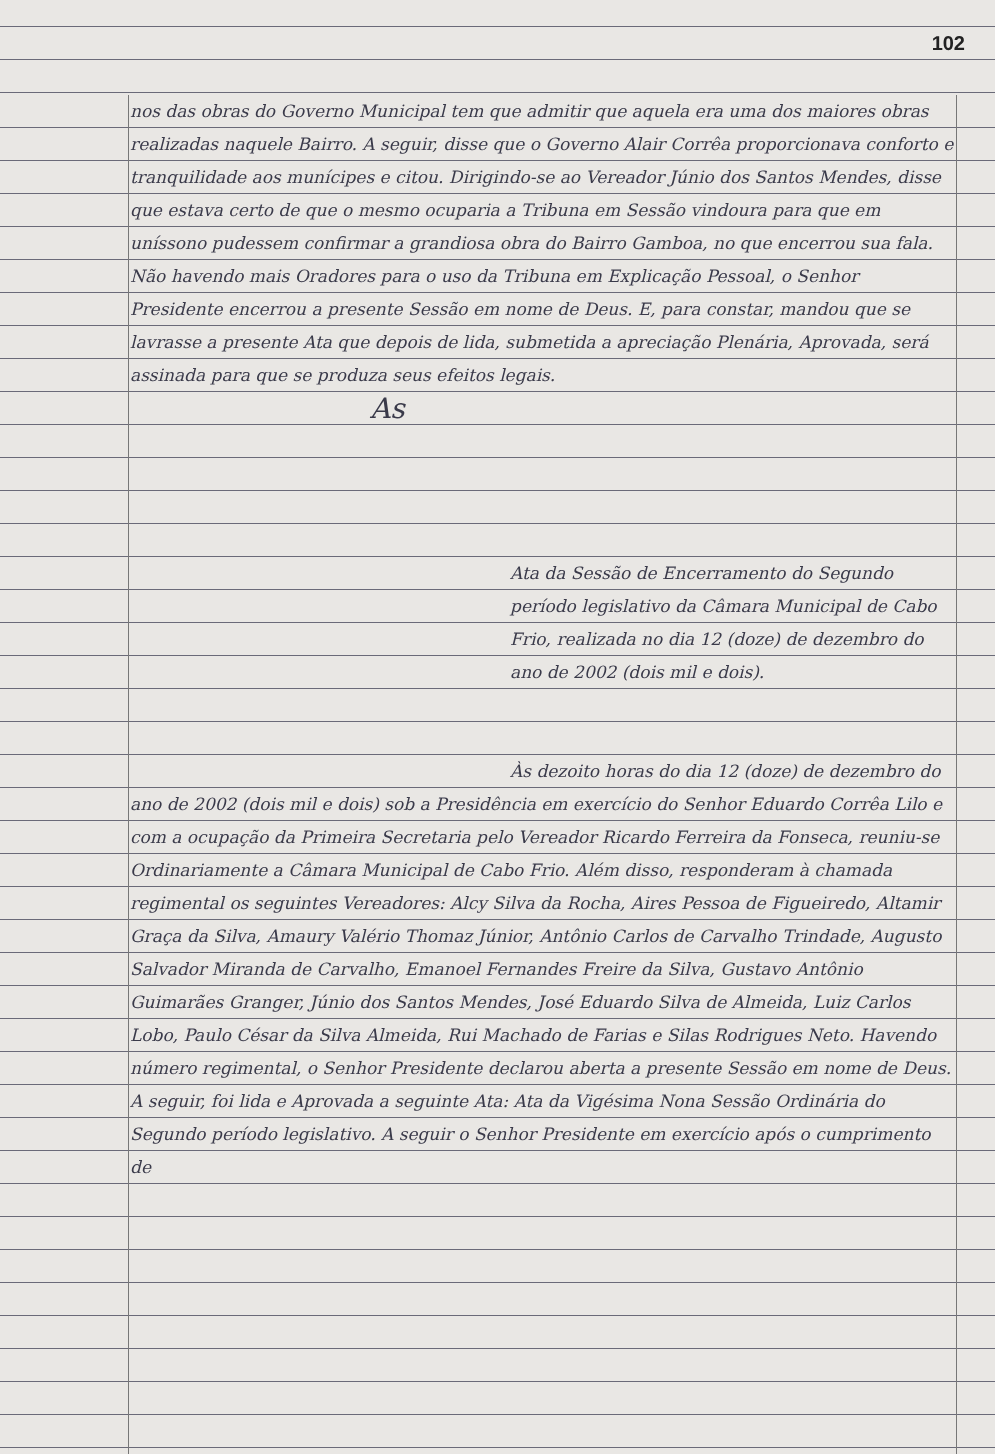102
nos das obras do Governo Municipal tem que admitir que aquela era uma dos maiores obras realizadas naquele Bairro. A seguir, disse que o Governo Alair Corrêa proporcionava conforto e tranquilidade aos munícipes e citou. Dirigindo-se ao Vereador Júnio dos Santos Mendes, disse que estava certo de que o mesmo ocuparia a Tribuna em Sessão vindoura para que em uníssono pudessem confirmar a grandiosa obra do Bairro Gamboa, no que encerrou sua fala. Não havendo mais Oradores para o uso da Tribuna em Explicação Pessoal, o Senhor Presidente encerrou a presente Sessão em nome de Deus. E, para constar, mandou que se lavrasse a presente Ata que depois de lida, submetida a apreciação Plenária, Aprovada, será assinada para que se produza seus efeitos legais.
As
Ata da Sessão de Encerramento do Segundo período legislativo da Câmara Municipal de Cabo Frio, realizada no dia 12 (doze) de dezembro do ano de 2002 (dois mil e dois).
Às dezoito horas do dia 12 (doze) de dezembro do ano de 2002 (dois mil e dois) sob a Presidência em exercício do Senhor Eduardo Corrêa Lilo e com a ocupação da Primeira Secretaria pelo Vereador Ricardo Ferreira da Fonseca, reuniu-se Ordinariamente a Câmara Municipal de Cabo Frio. Além disso, responderam à chamada regimental os seguintes Vereadores: Alcy Silva da Rocha, Aires Pessoa de Figueiredo, Altamir Graça da Silva, Amaury Valério Thomaz Júnior, Antônio Carlos de Carvalho Trindade, Augusto Salvador Miranda de Carvalho, Emanoel Fernandes Freire da Silva, Gustavo Antônio Guimarães Granger, Júnio dos Santos Mendes, José Eduardo Silva de Almeida, Luiz Carlos Lobo, Paulo César da Silva Almeida, Rui Machado de Farias e Silas Rodrigues Neto. Havendo número regimental, o Senhor Presidente declarou aberta a presente Sessão em nome de Deus. A seguir, foi lida e Aprovada a seguinte Ata: Ata da Vigésima Nona Sessão Ordinária do Segundo período legislativo. A seguir o Senhor Presidente em exercício após o cumprimento de